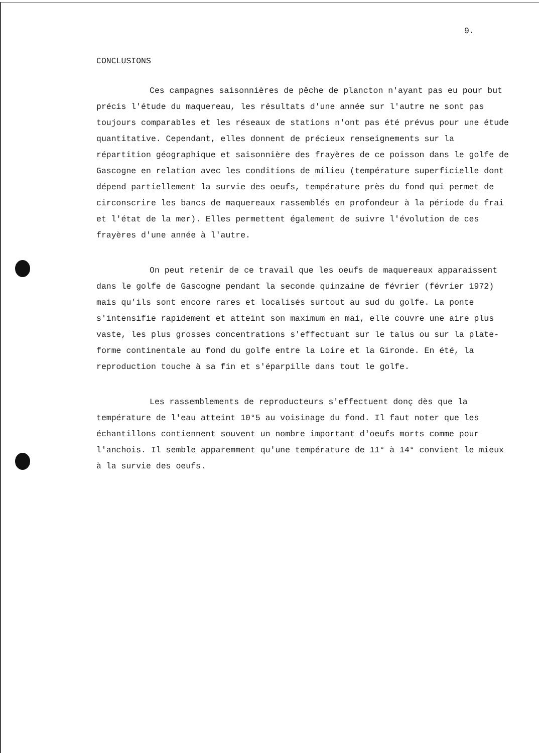9.
CONCLUSIONS
Ces campagnes saisonnières de pêche de plancton n'ayant pas eu pour but précis l'étude du maquereau, les résultats d'une année sur l'autre ne sont pas toujours comparables et les réseaux de stations n'ont pas été prévus pour une étude quantitative. Cependant, elles donnent de précieux renseignements sur la répartition géographique et saisonnière des frayères de ce poisson dans le golfe de Gascogne en relation avec les conditions de milieu (température superficielle dont dépend partiellement la survie des oeufs, température près du fond qui permet de circonscrire les bancs de maquereaux rassemblés en profondeur à la période du frai et l'état de la mer). Elles permettent également de suivre l'évolution de ces frayères d'une année à l'autre.
On peut retenir de ce travail que les oeufs de maquereaux apparaissent dans le golfe de Gascogne pendant la seconde quinzaine de février (février 1972) mais qu'ils sont encore rares et localisés surtout au sud du golfe. La ponte s'intensifie rapidement et atteint son maximum en mai, elle couvre une aire plus vaste, les plus grosses concentrations s'effectuant sur le talus ou sur la plate-forme continentale au fond du golfe entre la Loire et la Gironde. En été, la reproduction touche à sa fin et s'éparpille dans tout le golfe.
Les rassemblements de reproducteurs s'effectuent donç dès que la température de l'eau atteint 10°5 au voisinage du fond. Il faut noter que les échantillons contiennent souvent un nombre important d'oeufs morts comme pour l'anchois. Il semble apparemment qu'une température de 11° à 14° convient le mieux à la survie des oeufs.